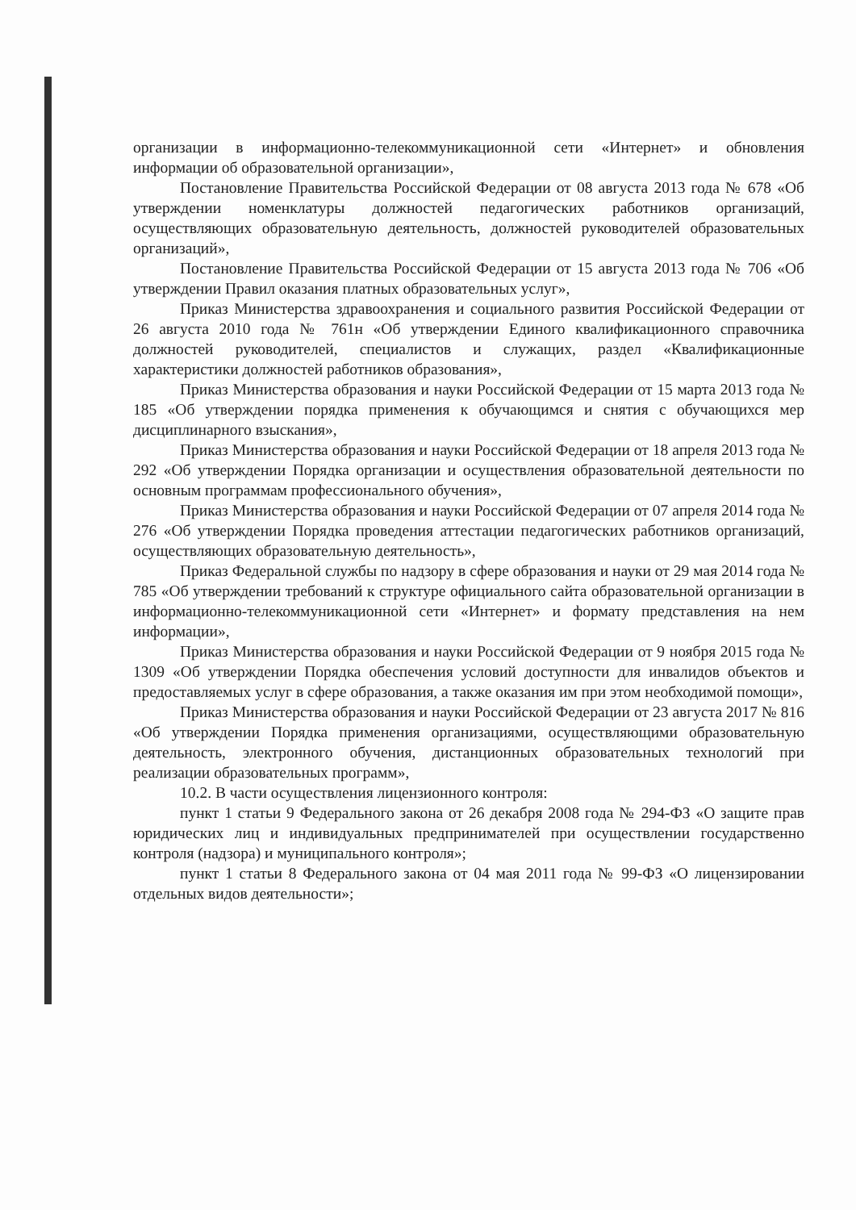организации в информационно-телекоммуникационной сети «Интернет» и обновления информации об образовательной организации»,
Постановление Правительства Российской Федерации от 08 августа 2013 года № 678 «Об утверждении номенклатуры должностей педагогических работников организаций, осуществляющих образовательную деятельность, должностей руководителей образовательных организаций»,
Постановление Правительства Российской Федерации от 15 августа 2013 года № 706 «Об утверждении Правил оказания платных образовательных услуг»,
Приказ Министерства здравоохранения и социального развития Российской Федерации от 26 августа 2010 года № 761н «Об утверждении Единого квалификационного справочника должностей руководителей, специалистов и служащих, раздел «Квалификационные характеристики должностей работников образования»,
Приказ Министерства образования и науки Российской Федерации от 15 марта 2013 года № 185 «Об утверждении порядка применения к обучающимся и снятия с обучающихся мер дисциплинарного взыскания»,
Приказ Министерства образования и науки Российской Федерации от 18 апреля 2013 года № 292 «Об утверждении Порядка организации и осуществления образовательной деятельности по основным программам профессионального обучения»,
Приказ Министерства образования и науки Российской Федерации от 07 апреля 2014 года № 276 «Об утверждении Порядка проведения аттестации педагогических работников организаций, осуществляющих образовательную деятельность»,
Приказ Федеральной службы по надзору в сфере образования и науки от 29 мая 2014 года № 785 «Об утверждении требований к структуре официального сайта образовательной организации в информационно-телекоммуникационной сети «Интернет» и формату представления на нем информации»,
Приказ Министерства образования и науки Российской Федерации от 9 ноября 2015 года № 1309 «Об утверждении Порядка обеспечения условий доступности для инвалидов объектов и предоставляемых услуг в сфере образования, а также оказания им при этом необходимой помощи»,
Приказ Министерства образования и науки Российской Федерации от 23 августа 2017 № 816 «Об утверждении Порядка применения организациями, осуществляющими образовательную деятельность, электронного обучения, дистанционных образовательных технологий при реализации образовательных программ»,
10.2. В части осуществления лицензионного контроля:
пункт 1 статьи 9 Федерального закона от 26 декабря 2008 года № 294-ФЗ «О защите прав юридических лиц и индивидуальных предпринимателей при осуществлении государственно контроля (надзора) и муниципального контроля»;
пункт 1 статьи 8 Федерального закона от 04 мая 2011 года № 99-ФЗ «О лицензировании отдельных видов деятельности»;